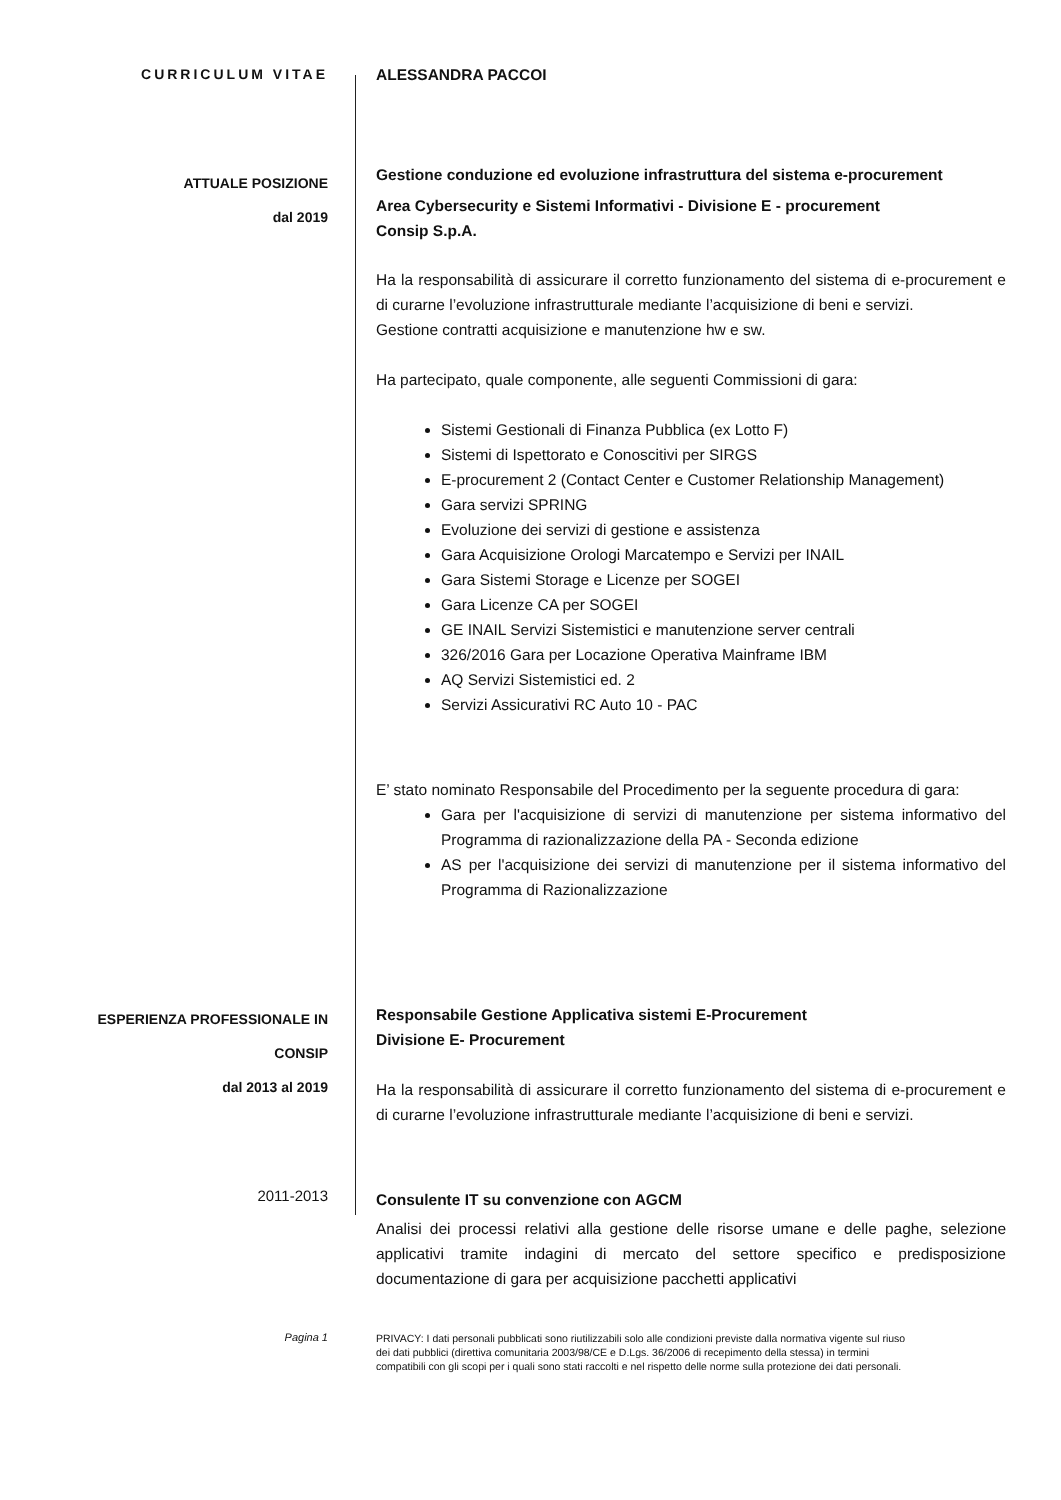CURRICULUM VITAE
ALESSANDRA PACCOI
ATTUALE POSIZIONE
dal 2019
Gestione conduzione ed evoluzione infrastruttura del sistema e-procurement
Area Cybersecurity e Sistemi Informativi - Divisione E - procurement
Consip S.p.A.
Ha la responsabilità di assicurare il corretto funzionamento del sistema di e-procurement e di curarne l’evoluzione infrastrutturale mediante l’acquisizione di beni e servizi.
Gestione contratti acquisizione e manutenzione hw e sw.
Ha partecipato, quale componente, alle seguenti Commissioni di gara:
Sistemi Gestionali di Finanza Pubblica (ex Lotto F)
Sistemi di Ispettorato e Conoscitivi per SIRGS
E-procurement 2 (Contact Center e Customer Relationship Management)
Gara servizi SPRING
Evoluzione dei servizi di gestione e assistenza
Gara Acquisizione Orologi Marcatempo e Servizi per INAIL
Gara Sistemi Storage e Licenze per SOGEI
Gara Licenze CA per SOGEI
GE INAIL Servizi Sistemistici e manutenzione server centrali
326/2016 Gara per Locazione Operativa Mainframe IBM
AQ Servizi Sistemistici ed. 2
Servizi Assicurativi RC Auto 10 - PAC
E’ stato nominato Responsabile del Procedimento per la seguente procedura di gara:
Gara per l'acquisizione di servizi di manutenzione per sistema informativo del Programma di razionalizzazione della PA - Seconda edizione
AS per l'acquisizione dei servizi di manutenzione per il sistema informativo del Programma di Razionalizzazione
ESPERIENZA PROFESSIONALE IN
CONSIP
dal 2013 al 2019
Responsabile Gestione Applicativa sistemi E-Procurement
Divisione E- Procurement
Ha la responsabilità di assicurare il corretto funzionamento del sistema di e-procurement e di curarne l’evoluzione infrastrutturale mediante l’acquisizione di beni e servizi.
2011-2013
Consulente IT su convenzione con AGCM
Analisi dei processi relativi alla gestione delle risorse umane e delle paghe, selezione applicativi tramite indagini di mercato del settore specifico e predisposizione documentazione di gara per acquisizione pacchetti applicativi
Pagina 1
PRIVACY: I dati personali pubblicati sono riutilizzabili solo alle condizioni previste dalla normativa vigente sul riuso dei dati pubblici (direttiva comunitaria 2003/98/CE e D.Lgs. 36/2006 di recepimento della stessa) in termini compatibili con gli scopi per i quali sono stati raccolti e nel rispetto delle norme sulla protezione dei dati personali.